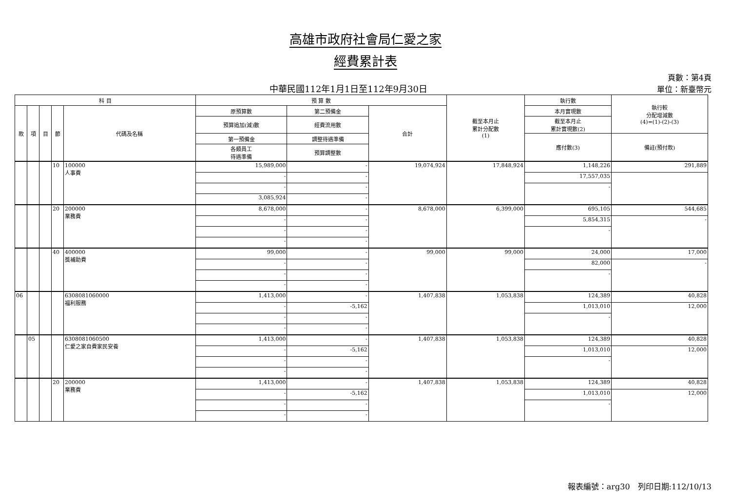高雄市政府社會局仁愛之家
經費累計表
中華民國112年1月1日至112年9月30日
頁數：第4頁
單位：新臺幣元
| 科 目 | | | | | 預 算 數 | | | 截至本月止 累計分配數 (1) | 執行數 | 執行較 分配增減數 (4)=(1)-(2)-(3) |
| --- | --- | --- | --- | --- | --- | --- | --- | --- | --- | --- |
| 款 | 項 | 目 | 節 | 代碼及名稱 | 原預算數 | 第二預備金 | 合計 | | 本月實現數 | |
| | | | | | 預算追加(減)數 | 經費流用數 | | | 截至本月止 累計實現數(2) | |
| | | | | | 第一預備金 | 調整待遇準備 | | | 應付數(3) | 備註(預付款) |
| | | | | | 各類員工 待遇準備 | 預算調整數 | | | | |
| | | | 10 | 100000 人事費 | 15,989,000 | - | 19,074,924 | 17,848,924 | 1,148,226 | 291,889 |
| | | | | | - | - | | | 17,557,035 | |
| | | | | | - | - | | | - | |
| | | | | | 3,085,924 | - | | | | |
| | | | 20 | 200000 業務費 | 8,678,000 | - | 8,678,000 | 6,399,000 | 695,105 | 544,685 |
| | | | | | - | - | | | 5,854,315 | - |
| | | | | | - | - | | | - | |
| | | | | | - | - | | | | |
| | | | 40 | 400000 獎補助費 | 99,000 | - | 99,000 | 99,000 | 24,000 | 17,000 |
| | | | | | - | - | | | 82,000 | - |
| | | | | | - | - | | | - | |
| | | | | | - | - | | | | |
| 06 | | | | 6308081060000 福利服務 | 1,413,000 | - | 1,407,838 | 1,053,838 | 124,389 | 40,828 |
| | | | | | - | -5,162 | | | 1,013,010 | 12,000 |
| | | | | | - | - | | | - | |
| | | | | | - | - | | | | |
| | 05 | | | 6308081060500 仁愛之家自費家民安養 | 1,413,000 | - | 1,407,838 | 1,053,838 | 124,389 | 40,828 |
| | | | | | - | -5,162 | | | 1,013,010 | 12,000 |
| | | | | | - | - | | | - | |
| | | | | | - | - | | | | |
| | | | 20 | 200000 業務費 | 1,413,000 | - | 1,407,838 | 1,053,838 | 124,389 | 40,828 |
| | | | | | - | -5,162 | | | 1,013,010 | 12,000 |
| | | | | | - | - | | | - | |
| | | | | | - | - | | | | |
報表編號：arg30　列印日期:112/10/13